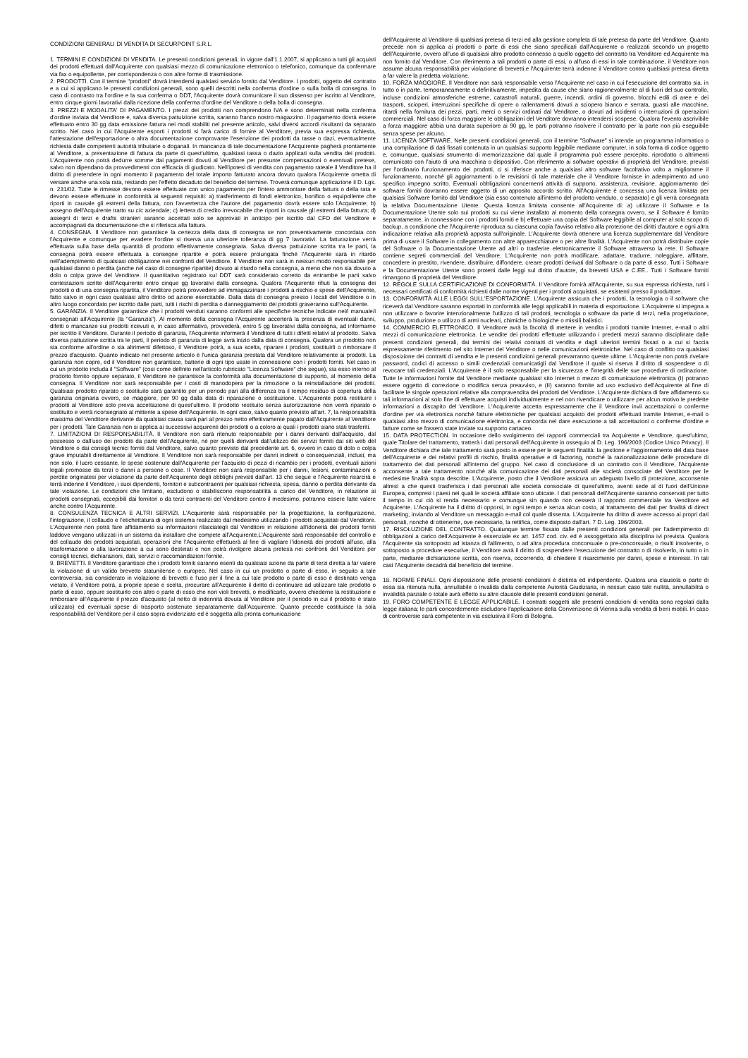CONDIZIONI GENERALI DI VENDITA DI SECURPOINT S.R.L.
1. TERMINI E CONDIZIONI DI VENDITA. Le presenti condizioni generali, in vigore dall'1.1.2007, si applicano a tutti gli acquisti dei prodotti effettuati dall'Acquirente con qualsiasi mezzo di comunicazione elettronico o telefonico, comunque da confermare via fax o equipollente, per corrispondenza o con altre forme di trasmissione.
2. PRODOTTI. Con il termine "prodotti" dovrà intendersi qualsiasi servizio fornito dal Venditore. I prodotti, oggetto del contratto e a cui si applicano le presenti condizioni generali, sono quelli descritti nella conferma d'ordine o sulla bolla di consegna. In caso di contrasto tra l'ordine e la sua conferma o DDT, l'Acquirente dovrà comunicare il suo dissenso per iscritto al Venditore, entro cinque giorni lavorativi dalla ricezione della conferma d'ordine del Venditore o della bolla di consegna.
3. PREZZI E MODALITA' DI PAGAMENTO. I prezzi dei prodotti non comprendono IVA e sono determinati nella conferma d'ordine inviata dal Venditore e, salva diversa pattuizione scritta, saranno franco nostro magazzino. Il pagamento dovrà essere effettuato entro 30 gg data emissione fattura nei modi stabiliti nel presente articolo, salvi diversi accordi risultanti da separato scritto. Nel caso in cui l'Acquirente esporti i prodotti si farà carico di fornire al Venditore, previa sua espressa richiesta, l'attestazione dell'esportazione o altra documentazione comprovante l'esenzione dei prodotti da tasse o dazi, eventualmente richiesta dalle competenti autorità tributarie o doganali. In mancanza di tale documentazione l'Acquirente pagherà prontamente al Venditore, a presentazione di fattura da parte di quest'ultimo, qualsiasi tassa o dazio applicati sulla vendita dei prodotti. L'Acquirente non potrà dedurre somme dai pagamenti dovuti al Venditore per presunte compensazioni o eventuali pretese, salvo non dipendano da provvedimenti con efficacia di giudicato. Nell'ipotesi di vendita con pagamento rateale il Venditore ha il diritto di pretendere in ogni momento il pagamento del totale importo fatturato ancora dovuto qualora l'Acquirente ometta di versare anche una sola rata, restando per l'effetto decaduto del beneficio del termine. Troverà comunque applicazione il D. Lgs. n. 231/02. Tutte le rimesse devono essere effettuate con unico pagamento per l'intero ammontare della fattura o della rata e devono essere effettuate in conformità ai seguenti requisiti: a) trasferimento di fondi elettronico, bonifico o equipollente che riporti in causale gli estremi della fattura, con l'avvertenza che l'autore del pagamento dovrà essere solo l'Acquirente; b) assegno dell'Acquirente tratto su c/c aziendale; c) lettera di credito irrevocabile che riporti in causale gli estremi della fattura; d) assegni di terzi e drafts stranieri saranno accettati solo se approvati in anticipo per iscritto dal CFO del Venditore e accompagnati da documentazione che si riferisca alla fattura.
4. CONSEGNA. Il Venditore non garantisce la certezza della data di consegna se non preventivamente concordata con l'Acquirente e comunque per evadere l'ordine si riserva una ulteriore tolleranza di gg 7 lavorativi. La fatturazione verrà effettuata sulla base della quantità di prodotto effettivamente consegnata. Salva diversa pattuizione scritta tra le parti, la consegna potrà essere effettuata a consegne ripartite e potrà essere prolungata finché l'Acquirente sarà in ritardo nell'adempimento di qualsiasi obbligazione nei confronti del Venditore. Il Venditore non sarà in nessun modo responsabile per qualsiasi danno o perdita (anche nel caso di consegne ripartite) dovuto al ritardo nella consegna, a meno che non sia dovuto a dolo o colpa grave del Venditore. Il quantitativo registrato sul DDT sarà considerato corretto da entrambe le parti salvo contestazioni scritte dell'Acquirente entro cinque gg lavorativi dalla consegna. Qualora l'Acquirente rifiuti la consegna dei prodotti o di una consegna ripartita, il Venditore potrà provvedere ad immagazzinare i prodotti a rischio e spese dell'Acquirente, fatto salvo in ogni caso qualsiasi altro diritto od azione esercitabile. Dalla data di consegna presso i locali del Venditore o in altro luogo concordato per iscritto dalle parti, tutti i rischi di perdita o danneggiamento dei prodotti graveranno sull'Acquirente.
5. GARANZIA. Il Venditore garantisce che i prodotti venduti saranno conformi alle specifiche tecniche indicate nel/i manuale/i consegnati all'Acquirente (la "Garanzia"). Al momento della consegna l'Acquirente accerterà la presenza di eventuali danni, difetti o mancanze sui prodotti ricevuti e, in caso affermativo, provvederà, entro 5 gg lavorativi dalla consegna, ad informarne per iscritto il Venditore. Durante il periodo di garanzia, l'Acquirente informerà il Venditore di tutti i difetti relativi al prodotto. Salva diversa pattuizione scritta tra le parti, il periodo di garanzia di legge avrà inizio dalla data di consegna. Qualora un prodotto non sia conforme all'ordine o sia altrimenti difettoso, il Venditore potrà, a sua scelta, riparare i prodotti, sostituirli o rimborsare il prezzo d'acquisto. Quanto indicato nel presente articolo è l'unica garanzia prestata dal Venditore relativamente ai prodotti. La garanzia non copre, ed il Venditore non garantisce, batterie di ogni tipo usate in connessione con i prodotti forniti. Nel caso in cui un prodotto includa il "Software" (così come definito nell'articolo rubricato "Licenza Software" che segue), sia esso interno al prodotto fornito oppure separato, il Venditore ne garantisce la conformità alla documentazione di supporto, al momento della consegna. Il Venditore non sarà responsabile per i costi di manodopera per la rimozione o la reinstallazione dei prodotti. Qualsiasi prodotto riparato o sostituito sarà garantito per un periodo pari alla differenza tra il tempo residuo di copertura della garanzia originaria ovvero, se maggiore, per 90 gg dalla data di riparazione o sostituzione. L'Acquirente potrà restituire i prodotti al Venditore solo previa accettazione di quest'ultimo. Il prodotto restituito senza autorizzazione non verrà riparato o sostituito e verrà riconsegnato al mittente a spese dell'Acquirente. In ogni caso, salvo quanto previsto all'art. 7, la responsabilità massima del Venditore derivante da qualsiasi causa sarà pari al prezzo netto effettivamente pagato dall'Acquirente al Venditore per i prodotti. Tale Garanzia non si applica ai successivi acquirenti dei prodotti o a coloro ai quali i prodotti siano stati trasferiti.
7. LIMITAZIONI DI RESPONSABILITÀ. Il Venditore non sarà ritenuto responsabile per i danni derivanti dall'acquisto, dal possesso o dall'uso dei prodotti da parte dell'Acquirente, né per quelli derivanti dall'utilizzo dei servizi forniti dai siti web del Venditore o dai consigli tecnici forniti dal Venditore, salvo quanto previsto dal precedente art. 6, ovvero in caso di dolo o colpa grave imputabili direttamente al Venditore. Il Venditore non sarà responsabile per danni indiretti o consequenziali, inclusi, ma non solo, il lucro cessante, le spese sostenute dall'Acquirente per l'acquisto di pezzi di ricambio per i prodotti, eventuali azioni legali promosse da terzi o danni a persone o cose. Il Venditore non sarà responsabile per i danni, lesioni, contaminazioni o perdite originatesi per violazione da parte dell'Acquirente degli obblighi previsti dall'art. 13 che segue e l'Acquirente risarcirà e terrà indenne il Venditore, i suoi dipendenti, fornitori e subcontraenti per qualsiasi richiesta, spesa, danno o perdita derivante da tale violazione. Le condizioni che limitano, escludono o stabiliscono responsabilità a carico del Venditore, in relazione ai prodotti consegnati, eccepibili dai fornitori o da terzi contraenti del Venditore contro il medesimo, potranno essere fatte valere anche contro l'Acquirente.
8. CONSULENZA TECNICA E ALTRI SERVIZI. L'Acquirente sarà responsabile per la progettazione, la configurazione, l'integrazione, il collaudo e l'etichettatura di ogni sistema realizzato dal medesimo utilizzando i prodotti acquistati dal Venditore. L'Acquirente non potrà fare affidamento su informazioni rilasciategli dal Venditore in relazione all'idoneità dei prodotti forniti laddove vengano utilizzati in un sistema da installare che compete all'Acquirente.L'Acquirente sarà responsabile del controllo e del collaudo dei prodotti acquistati, operazioni che l'Acquirente effettuerà al fine di vagliare l'idoneità dei prodotti all'uso, alla trasformazione o alla lavorazione a cui sono destinati e non potrà rivolgere alcuna pretesa nei confronti del Venditore per consigli tecnici, dichiarazioni, dati, servizi o raccomandazioni fornite.
9. BREVETTI. Il Venditore garantisce che i prodotti forniti saranno esenti da qualsiasi azione da parte di terzi diretta a far valere la violazione di un valido brevetto statunitense o europeo. Nel caso in cui un prodotto o parte di esso, in seguito a tale controversia, sia considerato in violazione di brevetti e l'uso per il fine a cui tale prodotto o parte di esso è destinato venga vietato, il Venditore potrà, a proprie spese e scelta, procurare all'Acquirente il diritto di continuare ad utilizzare tale prodotto o parte di esso, oppure sostituirlo con altro o parte di esso che non violi brevetti, o modificarlo, ovvero chiederne la restituzione e rimborsare all'Acquirente il prezzo d'acquisto (al netto di indennità dovuta al Venditore per il periodo in cui il prodotto è stato utilizzato) ed eventuali spese di trasporto sostenute separatamente dall'Acquirente. Quanto precede costituisce la sola responsabilità del Venditore per il caso sopra evidenziato ed è soggetta alla pronta comunicazione
dell'Acquirente al Venditore di qualsiasi pretesa di terzi ed alla gestione completa di tale pretesa da parte del Venditore. Quanto precede non si applica ai prodotti o parte di essi che siano specificati dall'Acquirente o realizzati secondo un progetto dell'Acquirente, ovvero all'uso di qualsiasi altro prodotto connesso a quello oggetto del contratto tra Venditore ed Acquirente ma non fornito dal Venditore. Con riferimento a tali prodotti o parte di essi, o all'uso di essi in tale combinazione, il Venditore non assume alcuna responsabilità per violazione di brevetti e l'Acquirente terrà indenne il Venditore contro qualsiasi pretesa diretta a far valere la predetta violazione.
10. FORZA MAGGIORE. Il Venditore non sarà responsabile verso l'Acquirente nel caso in cui l'esecuzione del contratto sia, in tutto o in parte, temporaneamente o definitivamente, impedita da cause che siano ragionevolmente al di fuori del suo controllo, incluse condizioni atmosferiche estreme, catastrofi naturali, guerre, incendi, ordini di governo, blocchi edili di aree e dei trasporti, scioperi, interruzioni specifiche di opere o rallentamenti dovuti a sciopero bianco e serrata, guasti alle macchine, ritardi nella fornitura dei pezzi, parti, merci o servizi ordinati dal Venditore, o dovuti ad incidenti o interruzioni di operazioni commerciali. Nel caso di forza maggiore le obbligazioni del Venditore dovranno intendersi sospese. Qualora l'evento ascrivibile a forza maggiore abbia una durata superiore ai 90 gg, le parti potranno risolvere il contratto per la parte non più eseguibile senza spese per alcuno.
11. LICENZA SOFTWARE. Nelle presenti condizioni generali, con il termine "Software" si intende un programma informatico o una compilazione di dati fissati contenuta in un qualsiasi supporto leggibile mediante computer, in sola forma di codice oggetto e, comunque, qualsiasi strumento di memorizzazione dal quale il programma può essere percepito, riprodotto o altrimenti comunicato con l'aiuto di una macchina o dispositivo. Con riferimento ai software operativi di proprietà del Venditore, previsti per l'ordinario funzionamento dei prodotti, ci si riferisce anche a qualsiasi altro software facoltativo volto a migliorarne il funzionamento, nonché gli aggiornamenti o le revisioni di tale materiale che il Venditore fornisce in adempimento ad uno specifico impegno scritto. Eventuali obbligazioni concernenti attività di supporto, assistenza, revisione, aggiornamento dei software forniti dovranno essere oggetto di un apposito accordo scritto. All'Acquirente è concessa una licenza limitata per qualsiasi Software fornito dal Venditore (sia esso contenuto all'interno del prodotto venduto, o separato) e gli verrà consegnata la relativa Documentazione Utente. Questa licenza limitata consente all'Acquirente di: a) utilizzare il Software e la Documentazione Utente solo sui prodotti su cui viene installato al momento della consegna ovvero, se il Software è fornito separatamente, in connessione con i prodotti forniti e b) effettuare una copia del Software leggibile al computer al solo scopo di backup, a condizione che l'Acquirente riproduca su ciascuna copia l'avviso relativo alla protezione dei diritti d'autore e ogni altra indicazione relativa alla proprietà apposta sull'originale. L'Acquirente dovrà ottenere una licenza supplementare dal Venditore prima di usare il Software in collegamento con altre apparecchiature o per altre finalità. L'Acquirente non potrà distribuire copie del Software o la Documentazione Utente ad altri o trasferire elettronicamente il Software attraverso la rete. Il Software contiene segreti commerciali del Venditore. L'Acquirente non potrà modificare, adattare, tradurre, noleggiare, affittare, concedere in prestito, rivendere, distribuire, diffondere, creare prodotti derivati dal Software o da parte di esso. Tutti i Software e la Documentazione Utente sono protetti dalle leggi sul diritto d'autore, da brevetti USA e C.EE.. Tutti i Software forniti rimangono di proprietà del Venditore.
12. REGOLE SULLA CERTIFICAZIONE DI CONFORMITÀ. Il Venditore fornirà all'Acquirente, su sua espressa richiesta, tutti i necessari certificati di conformità richiesti dalle norme vigenti per i prodotti acquistati, se esistenti presso il produttore.
13. CONFORMITÀ ALLE LEGGI SULL'ESPORTAZIONE. L'Acquirente assicura che i prodotti, la tecnologia o il software che riceverà dal Venditore saranno esportati in conformità alle leggi applicabili in materia di esportazione. L'Acquirente si impegna a non utilizzare o favorire intenzionalmente l'utilizzo di tali prodotti, tecnologia o software da parte di terzi, nella progettazione, sviluppo, produzione o utilizzo di armi nucleari, chimiche o biologiche o missili balistici.
14. COMMERCIO ELETTRONICO. Il Venditore avrà la facoltà di mettere in vendita i prodotti tramite Internet, e-mail o altri mezzi di comunicazione elettronica. Le vendite dei prodotti effettuate utilizzando i predetti mezzi saranno disciplinate dalle presenti condizioni generali, dai termini dei relativi contratti di vendita e dagli ulteriori termini fissati o a cui si faccia espressamente riferimento nel sito Internet del Venditore o nelle comunicazioni elettroniche. Nel caso di conflitto tra qualsiasi disposizione dei contratti di vendita e le presenti condizioni generali prevarranno queste ultime. L'Acquirente non potrà rivelare password, codici di accesso o simili credenziali comunicatigli dal Venditore il quale si riserva il diritto di sospendere o di revocare tali credenziali. L'Acquirente è il solo responsabile per la sicurezza e l'integrità delle sue procedure di ordinazione. Tutte le informazioni fornite dal Venditore mediante qualsiasi sito Internet o mezzo di comunicazione elettronica (I) potranno essere oggetto di correzione o modifica senza preavviso, e (II) saranno fornite ad uso esclusivo dell'Acquirente al fine di facilitare le singole operazioni relative alla compravendita dei prodotti del Venditore. L'Acquirente dichiara di fare affidamento su tali informazioni al solo fine di effettuare acquisti individualmente e nel non rivendicare o utilizzare per alcun motivo le predette informazioni a discapito del Venditore. L'Acquirente accetta espressamente che il Venditore invii accettazioni o conferme d'ordine per via elettronica nonché fatture elettroniche per qualsiasi acquisto dei prodotti effettuati tramite Internet, e-mail o qualsiasi altro mezzo di comunicazione elettronica, e concorda nel dare esecuzione a tali accettazioni o conferme d'ordine e fatture come se fossero state inviate su supporto cartaceo.
15. DATA PROTECTION. In occasione dello svolgimento dei rapporti commerciali tra Acquirente e Venditore, quest'ultimo, quale Titolare del trattamento, tratterà i dati personali dell'Acquirente in ossequio al D. Leg. 196/2003 (Codice Unico Privacy). Il Venditore dichiara che tale trattamento sarà posto in essere per le seguenti finalità: la gestione e l'aggiornamento del data base dell'Acquirente e dei relativi profili di rischio, finalità operative e di factoring, nonché la razionalizzazione delle procedure di trattamento dei dati personali all'interno del gruppo. Nel caso di conclusione di un contratto con il Venditore, l'Acquirente acconsente a tale trattamento nonché alla comunicazione dei dati personali alle società consociate del Venditore per le medesime finalità sopra descritte. L'Acquirente, posto che il Venditore assicura un adeguato livello di protezione, acconsente altresì a che questi trasferisca i dati personali alle società consociate di quest'ultimo, aventi sede al di fuori dell'Unione Europea, compresi i paesi nei quali le società affiliate sono ubicate. I dati personali dell'Acquirente saranno conservati per tutto il tempo in cui ciò si renda necessario e comunque sin quando non cesserà il rapporto commerciale tra Venditore ed Acquirente. L'Acquirente ha il diritto di opporsi, in ogni tempo e senza alcun costo, al trattamento dei dati per finalità di direct marketing, inviando al Venditore un messaggio e-mail col quale dissenta. L'Acquirente ha diritto di avere accesso ai propri dati personali, nonché di ottenerne, ove necessario, la rettifica, come disposto dall'art. 7 D. Leg. 196/2003.
17. RISOLUZIONE DEL CONTRATTO. Qualunque termine fissato dalle presenti condizioni generali per l'adempimento di obbligazioni a carico dell'Acquirente è essenziale ex art. 1457 cod. civ. ed è assoggettato alla disciplina ivi prevista. Qualora l'Acquirente sia sottoposto ad istanza di fallimento, o ad altra procedura concorsuale o pre-concorsuale, o risulti insolvente, o sottoposto a procedure esecutive, il Venditore avrà il diritto di sospendere l'esecuzione del contratto o di risolverlo, in tutto o in parte, mediante dichiarazione scritta, con riserva, occorrendo, di chiedere il risarcimento per danni, spese e interessi. In tali casi l'Acquirente decadrà dal beneficio del termine.
18. NORME FINALI. Ogni disposizione delle presenti condizioni è distinta ed indipendente. Qualora una clausola o parte di essa sia ritenuta nulla, annullabile o invalida dalla competente Autorità Giudiziaria, in nessun caso tale nullità, annullabilità o invalidità parziale o totale avrà effetto su altre clausole delle presenti condizioni generali.
19. FORO COMPETENTE E LEGGE APPLICABILE. I contratti soggetti alle presenti condizioni di vendita sono regolati dalla legge italiana; le parti concordemente escludono l'applicazione della Convenzione di Vienna sulla vendita di beni mobili. In caso di controversie sarà competente in via esclusiva il Foro di Bologna.